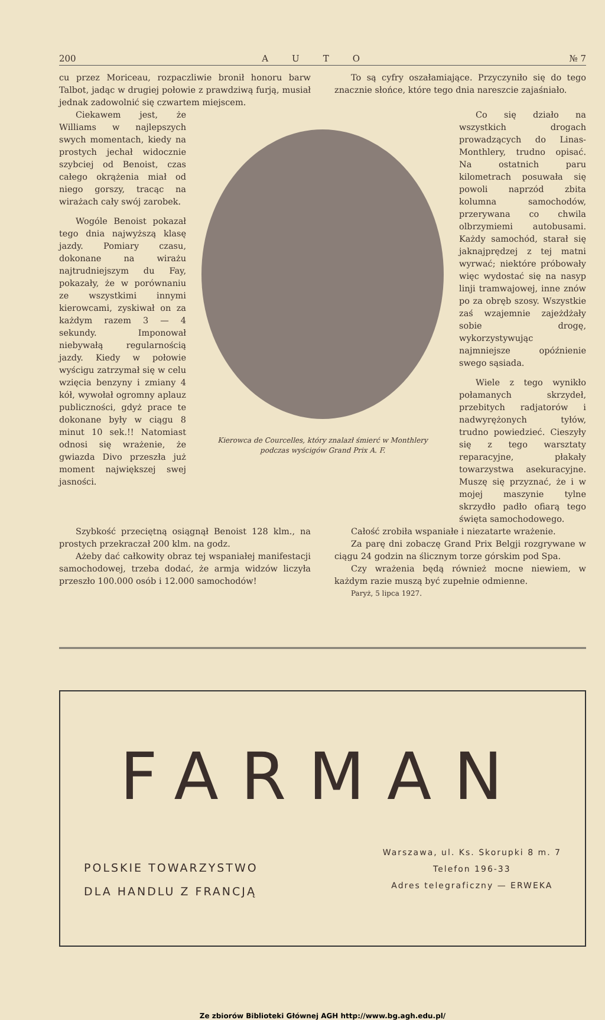200 AUTO № 7
cu przez Moriceau, rozpaczliwie bronił honoru barw Talbot, jadąc w drugiej połowie z prawdziwą furją, musiał jednak zadowolnić się czwartem miejscem.
To są cyfry oszałamiające. Przyczyniło się do tego znacznie słońce, które tego dnia nareszcie zajaśniało.
Ciekawem jest, że Williams w najlepszych swych momentach, kiedy na prostych jechał widocznie szybciej od Benoist, czas całego okrążenia miał od niego gorszy, tracąc na wirażach cały swój zarobek.
Wogóle Benoist pokazał tego dnia najwyższą klasę jazdy. Pomiary czasu, dokonane na wirażu najtrudniejszym du Fay, pokazały, że w porównaniu ze wszystkimi innymi kierowcami, zyskiwał on za każdym razem 3 — 4 sekundy. Imponował niebywałą regularnością jazdy. Kiedy w połowie wyścigu zatrzymał się w celu wzięcia benzyny i zmiany 4 kół, wywołał ogromny aplauz publiczności, gdyż prace te dokonane były w ciągu 8 minut 10 sek.!! Natomiast odnosi się wrażenie, że gwiazda Divo przeszła już moment największej swej jasności.
Kierowca de Courcelles, który znalazł śmierć w Monthlery
podczas wyścigów Grand Prix A. F.
Co się działo na wszystkich drogach prowadzących do Linas-Monthlery, trudno opisać. Na ostatnich paru kilometrach posuwała się powoli naprzód zbita kolumna samochodów, przerywana co chwila olbrzymiemi autobusami. Każdy samochód, starał się jaknajprędzej z tej matni wyrwać; niektóre próbowały więc wydostać się na nasyp linji tramwajowej, inne znów po za obręb szosy. Wszystkie zaś wzajemnie zajeżdżały sobie drogę, wykorzystywując najmniejsze opóźnienie swego sąsiada.
Wiele z tego wynikło połamanych skrzydeł, przebitych radjatorów i nadwyrężonych tyłów, trudno powiedzieć. Cieszyły się z tego warsztaty reparacyjne, płakały towarzystwa asekuracyjne. Muszę się przyznać, że i w mojej maszynie tylne skrzydło padło ofiarą tego święta samochodowego.
Szybkość przeciętną osiągnął Benoist 128 klm., na prostych przekraczał 200 klm. na godz.
Ażeby dać całkowity obraz tej wspaniałej manifestacji samochodowej, trzeba dodać, że armja widzów liczyła przeszło 100.000 osób i 12.000 samochodów!
Całość zrobiła wspaniałe i niezatarte wrażenie.
Za parę dni zobaczę Grand Prix Belgji rozgrywane w ciągu 24 godzin na ślicznym torze górskim pod Spa.
Czy wrażenia będą również mocne niewiem, w każdym razie muszą być zupełnie odmienne.
Paryż, 5 lipca 1927.
FARMAN
POLSKIE TOWARZYSTWO
DLA HANDLU Z FRANCJĄ
Warszawa, ul. Ks. Skorupki 8 m. 7
Telefon 196-33
Adres telegraficzny — ERWEKA
Ze zbiorów Biblioteki Głównej AGH http://www.bg.agh.edu.pl/